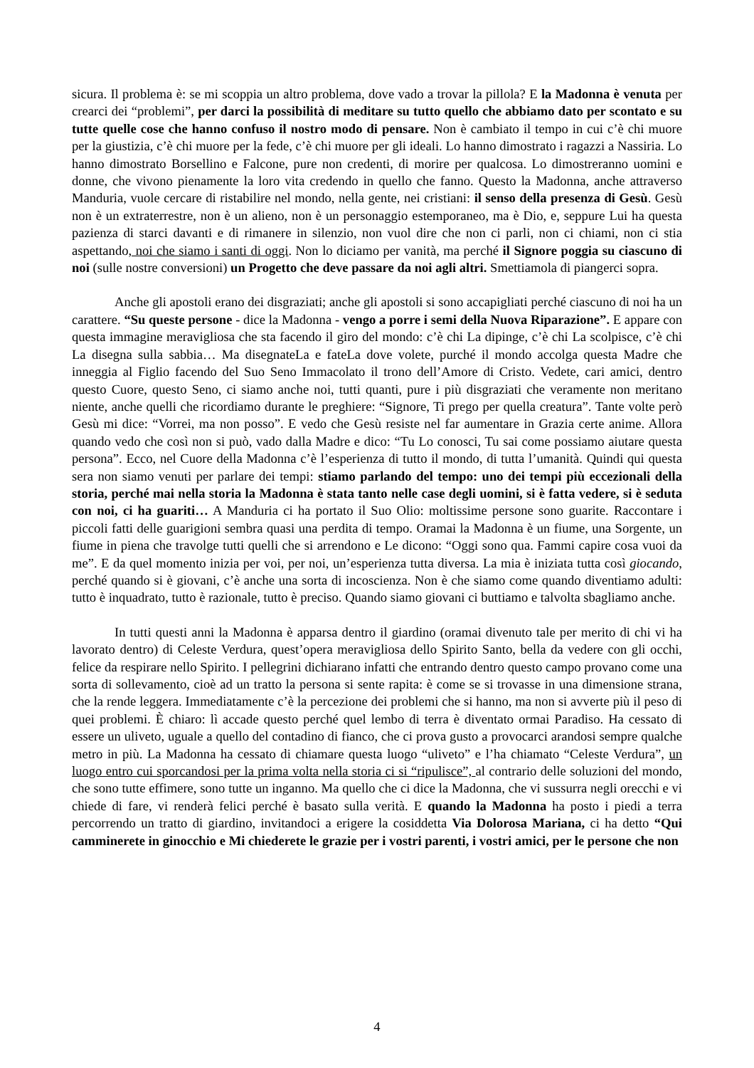sicura. Il problema è: se mi scoppia un altro problema, dove vado a trovar la pillola? E la Madonna è venuta per crearci dei “problemi”, per darci la possibilità di meditare su tutto quello che abbiamo dato per scontato e su tutte quelle cose che hanno confuso il nostro modo di pensare. Non è cambiato il tempo in cui c’è chi muore per la giustizia, c’è chi muore per la fede, c’è chi muore per gli ideali. Lo hanno dimostrato i ragazzi a Nassiria. Lo hanno dimostrato Borsellino e Falcone, pure non credenti, di morire per qualcosa. Lo dimostreranno uomini e donne, che vivono pienamente la loro vita credendo in quello che fanno. Questo la Madonna, anche attraverso Manduria, vuole cercare di ristabilire nel mondo, nella gente, nei cristiani: il senso della presenza di Gesù. Gesù non è un extraterrestre, non è un alieno, non è un personaggio estemporaneo, ma è Dio, e, seppure Lui ha questa pazienza di starci davanti e di rimanere in silenzio, non vuol dire che non ci parli, non ci chiami, non ci stia aspettando, noi che siamo i santi di oggi. Non lo diciamo per vanità, ma perché il Signore poggia su ciascuno di noi (sulle nostre conversioni) un Progetto che deve passare da noi agli altri. Smettiamola di piangerci sopra.
Anche gli apostoli erano dei disgraziati; anche gli apostoli si sono accapigliati perché ciascuno di noi ha un carattere. “Su queste persone - dice la Madonna - vengo a porre i semi della Nuova Riparazione”. E appare con questa immagine meravigliosa che sta facendo il giro del mondo: c’è chi La dipinge, c’è chi La scolpisce, c’è chi La disegna sulla sabbia… Ma disegnateLa e fateLa dove volete, purché il mondo accolga questa Madre che inneggia al Figlio facendo del Suo Seno Immacolato il trono dell’Amore di Cristo. Vedete, cari amici, dentro questo Cuore, questo Seno, ci siamo anche noi, tutti quanti, pure i più disgraziati che veramente non meritano niente, anche quelli che ricordiamo durante le preghiere: “Signore, Ti prego per quella creatura”. Tante volte però Gesù mi dice: “Vorrei, ma non posso”. E vedo che Gesù resiste nel far aumentare in Grazia certe anime. Allora quando vedo che così non si può, vado dalla Madre e dico: “Tu Lo conosci, Tu sai come possiamo aiutare questa persona”. Ecco, nel Cuore della Madonna c’è l’esperienza di tutto il mondo, di tutta l’umanità. Quindi qui questa sera non siamo venuti per parlare dei tempi: stiamo parlando del tempo: uno dei tempi più eccezionali della storia, perché mai nella storia la Madonna è stata tanto nelle case degli uomini, si è fatta vedere, si è seduta con noi, ci ha guariti… A Manduria ci ha portato il Suo Olio: moltissime persone sono guarite. Raccontare i piccoli fatti delle guarigioni sembra quasi una perdita di tempo. Oramai la Madonna è un fiume, una Sorgente, un fiume in piena che travolge tutti quelli che si arrendono e Le dicono: “Oggi sono qua. Fammi capire cosa vuoi da me”. E da quel momento inizia per voi, per noi, un’esperienza tutta diversa. La mia è iniziata tutta così giocando, perché quando si è giovani, c’è anche una sorta di incoscienza. Non è che siamo come quando diventiamo adulti: tutto è inquadrato, tutto è razionale, tutto è preciso. Quando siamo giovani ci buttiamo e talvolta sbagliamo anche.
In tutti questi anni la Madonna è apparsa dentro il giardino (oramai divenuto tale per merito di chi vi ha lavorato dentro) di Celeste Verdura, quest’opera meravigliosa dello Spirito Santo, bella da vedere con gli occhi, felice da respirare nello Spirito. I pellegrini dichiarano infatti che entrando dentro questo campo provano come una sorta di sollevamento, cioè ad un tratto la persona si sente rapita: è come se si trovasse in una dimensione strana, che la rende leggera. Immediatamente c’è la percezione dei problemi che si hanno, ma non si avverte più il peso di quei problemi. È chiaro: lì accade questo perché quel lembo di terra è diventato ormai Paradiso. Ha cessato di essere un uliveto, uguale a quello del contadino di fianco, che ci prova gusto a provocarci arandosi sempre qualche metro in più. La Madonna ha cessato di chiamare questa luogo “uliveto” e l’ha chiamato “Celeste Verdura”, un luogo entro cui sporcandosi per la prima volta nella storia ci si “ripulisce”, al contrario delle soluzioni del mondo, che sono tutte effimere, sono tutte un inganno. Ma quello che ci dice la Madonna, che vi sussurra negli orecchi e vi chiede di fare, vi renderà felici perché è basato sulla verità. E quando la Madonna ha posto i piedi a terra percorrendo un tratto di giardino, invitandoci a erigere la cosiddetta Via Dolorosa Mariana, ci ha detto “Qui camminerete in ginocchio e Mi chiederete le grazie per i vostri parenti, i vostri amici, per le persone che non
4